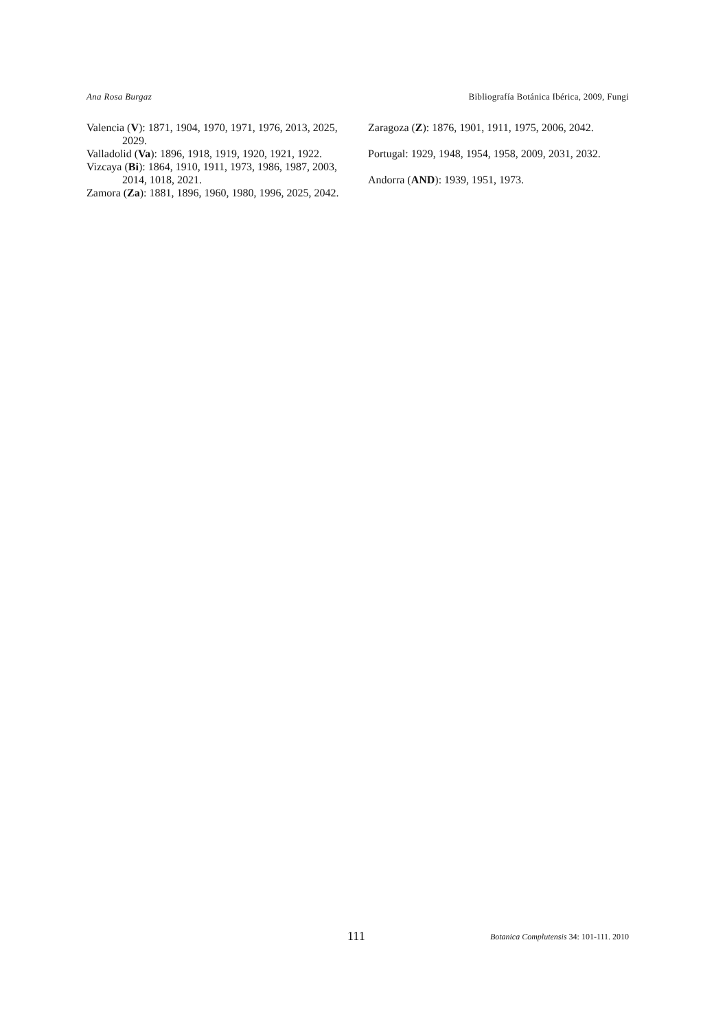Ana Rosa Burgaz Bibliografía Botánica Ibérica, 2009, Fungi
Valencia (V): 1871, 1904, 1970, 1971, 1976, 2013, 2025, 2029.
Valladolid (Va): 1896, 1918, 1919, 1920, 1921, 1922.
Vizcaya (Bi): 1864, 1910, 1911, 1973, 1986, 1987, 2003, 2014, 1018, 2021.
Zamora (Za): 1881, 1896, 1960, 1980, 1996, 2025, 2042.
Zaragoza (Z): 1876, 1901, 1911, 1975, 2006, 2042.
Portugal: 1929, 1948, 1954, 1958, 2009, 2031, 2032.
Andorra (AND): 1939, 1951, 1973.
111 Botanica Complutensis 34: 101-111. 2010